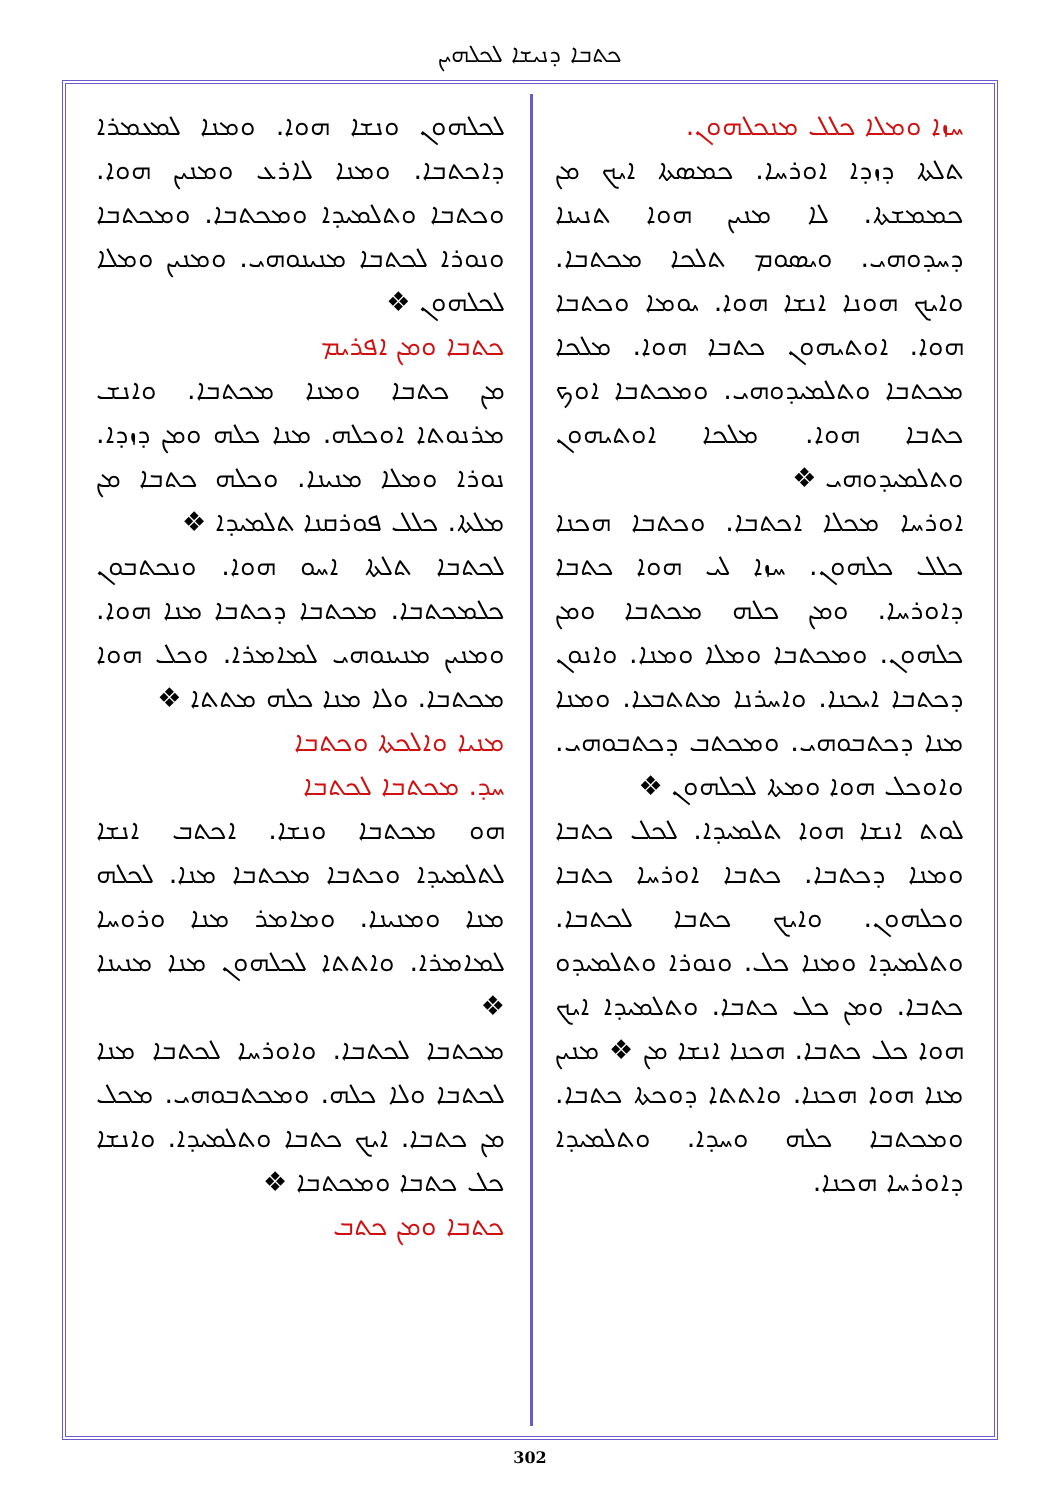ܟܬܒܐ ܕܢܝܫܐ ܠܟܠܗܝܢ
ܚܙܐ ܘܡܠܐ ܟܠܠ ܡܢܟܠܗܘܢ.
ܬܠܬܐ ܕܙܕܐ ܐܘܪܚܐ. ܟܡܣܬܐ ܐܝܟ ܡܢ ܟܡܡܫܬܐ. ܠܐ ܡܢܝܢ ܗܘܐ ܬܢܝܢܐ ܕܚܕܘܗܝ. ܘܝܣܘܡ ܬܠܟܐ ܡܟܬܒܐ. ܘܐܝܟ ܗܘܢܐ ܐܢܫܐ ܗܘܐ. ܝܘܡܐ ܘܟܬܒܐ ܗܘܐ. ܐܘܬܝܗܘܢ ܟܬܒܐ ܗܘܐ. ܡܠܟܐ ܡܟܬܒܐ ܘܬܠܡܝܕܘܗܝ. ܘܡܟܬܒܐ ܐܘܟ ܟܬܒܐ ܗܘܐ. ܡܠܟܐ ܐܘܬܝܗܘܢ ܘܬܠܡܝܕܘܗܝ ❖
ܐܘܪܚܐ ܡܟܠܐ ܐܟܬܒܐ. ܘܟܬܒܐ ܗܟܢܐ ܟܠܠ ܟܠܗܘܢ. ܚܙܐ ܠܝ ܗܘܐ ܟܬܒܐ ܕܐܘܪܚܐ. ܘܡܢ ܟܠܗ ܡܟܬܒܐ ܘܡܢ ܟܠܗܘܢ. ܘܡܟܬܒܐ ܘܡܠܐ ܘܡܢܐ. ܘܐܢܘܢ ܕܟܬܒܐ ܐܝܟܢܐ. ܘܐܚܪܢܐ ܡܬܬܒܥܐ. ܘܡܢܐ ܡܢܐ ܕܟܬܒܘܗܝ. ܘܡܟܬܒ ܕܟܬܒܘܗܝ. ܘܐܘܟܠ ܗܘܐ ܘܡܬܐ ܠܟܠܗܘܢ ❖
ܠܘܬ ܐܢܫܐ ܗܘܐ ܬܠܡܝܕܐ. ܠܟܠ ܟܬܒܐ ܘܡܢܐ ܕܟܬܒܐ. ܟܬܒܐ ܐܘܪܚܐ ܟܬܒܐ ܘܟܠܗܘܢ. ܘܐܝܟ ܟܬܒܐ ܠܟܬܒܐ. ܘܬܠܡܝܕܐ ܘܡܢܐ ܟܠ. ܘܢܘܪܐ ܘܬܠܡܝܕܘ ܟܬܒܐ. ܘܡܢ ܟܠ ܟܬܒܐ. ܘܬܠܡܝܕܐ ܐܝܟ ܗܘܐ ܟܠ ܟܬܒܐ. ܗܟܢܐ ܐܢܫܐ ܡܢ ❖ ܡܢܝܢ ܡܢܐ ܗܘܐ ܗܟܢܐ. ܘܐܬܬܐ ܕܘܟܬܐ ܟܬܒܐ. ܘܡܟܬܒܐ ܟܠܗ ܘܚܕܐ. ܘܬܠܡܝܕܐ ܕܐܘܪܚܐ ܗܟܢܐ.
ܠܟܠܗܘܢ ܘܢܫܐ ܗܘܐ. ܘܡܢܐ ܠܡܥܡܪܐ ܕܐܟܬܒܐ. ܘܡܢܐ ܠܐܪܥ ܘܡܢܝܢ ܗܘܐ. ܘܟܬܒܐ ܘܬܠܡܝܕܐ ܘܡܟܬܒܐ. ܘܡܟܬܒܐ ܘܢܘܪܐ ܠܟܬܒܐ ܡܢܝܢܘܗܝ. ܘܡܢܝܢ ܘܡܠܐ ܠܟܠܗܘܢ ❖
ܟܬܒܐ ܘܡܢ ܐܦܪܝܡ
ܡܢ ܟܬܒܐ ܘܡܢܐ ܡܟܬܒܐ. ܘܐܢܫ ܡܪܢܘܬܐ ܐܘܟܠܗ. ܡܢܐ ܟܠܗ ܘܡܢ ܕܙܕܐ. ܢܘܪܐ ܘܡܠܐ ܡܢܝܢܐ. ܘܟܠܗ ܟܬܒܐ ܡܢ ܡܠܬܐ. ܟܠܠ ܦܘܪܩܢܐ ܬܠܡܝܕܐ ❖
ܠܟܬܒܐ ܬܠܬܐ ܐܚܘ ܗܘܐ. ܘܢܟܬܒܘܢ ܟܠܡܟܬܒܐ. ܡܟܬܒܐ ܕܟܬܒܐ ܡܢܐ ܗܘܐ. ܘܡܢܝܢ ܡܢܝܢܘܗܝ ܠܡܐܡܪܐ. ܘܟܠ ܗܘܐ ܡܟܬܒܐ. ܘܠܐ ܡܢܐ ܟܠܗ ܡܬܬܐ ❖
ܡܢܝܐ ܘܐܠܟܬܐ ܘܟܬܒܐ
ܚܕ. ܡܟܬܒܐ ܠܟܬܒܐ
ܗܘ ܡܟܬܒܐ ܘܢܫܐ. ܐܟܬܒ ܐܢܫܐ ܠܬܠܡܝܕܐ ܘܟܬܒܐ ܡܟܬܒܐ ܡܢܐ. ܠܟܠܗ ܡܢܐ ܘܡܢܝܢܐ. ܘܡܐܡܪ ܡܢܐ ܘܪܘܚܐ ܠܡܐܡܪܐ. ܘܐܬܬܐ ܠܟܠܗܘܢ ܡܢܐ ܡܢܝܢܐ ❖
ܡܟܬܒܐ ܠܟܬܒܐ. ܘܐܘܪܚܐ ܠܟܬܒܐ ܡܢܐ ܠܟܬܒܐ ܘܠܐ ܟܠܗ. ܘܡܟܬܒܘܗܝ. ܡܟܠ ܡܢ ܟܬܒܐ. ܐܝܟ ܟܬܒܐ ܘܬܠܡܝܕܐ. ܘܐܢܫܐ ܟܠ ܟܬܒܐ ܘܡܟܬܒܐ ❖
ܟܬܒܐ ܘܡܢ ܟܬܒ
302